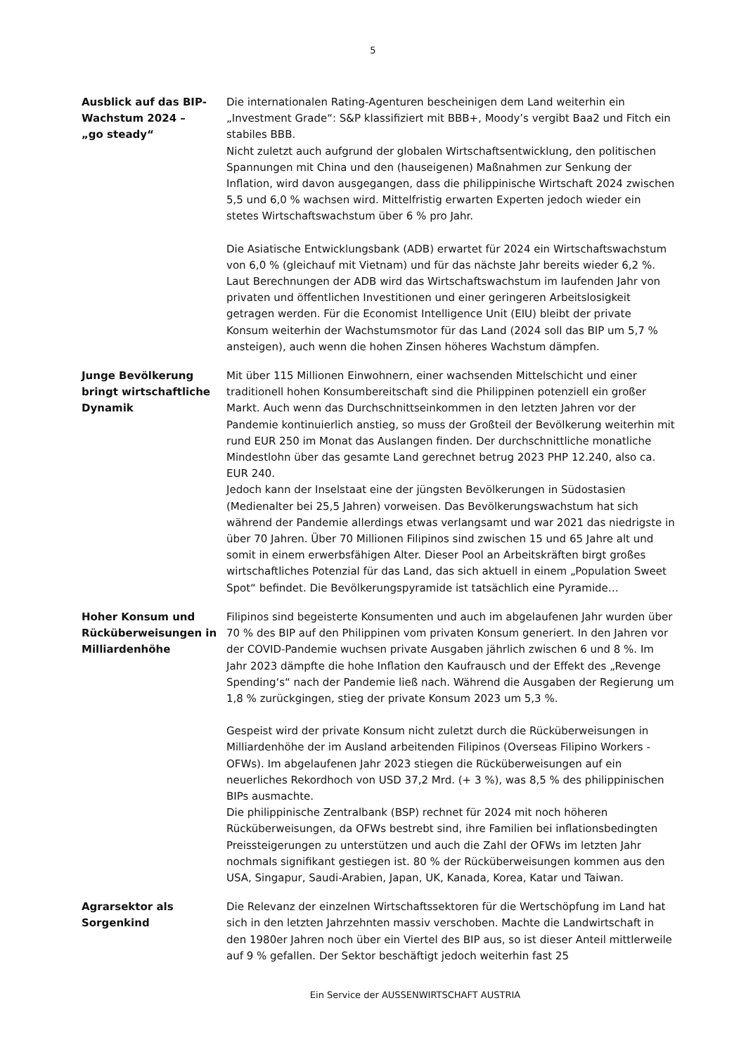5
Ausblick auf das BIP-Wachstum 2024 –
„go steady“
Die internationalen Rating-Agenturen bescheinigen dem Land weiterhin ein „Investment Grade“: S&P klassifiziert mit BBB+, Moody’s vergibt Baa2 und Fitch ein stabiles BBB.
Nicht zuletzt auch aufgrund der globalen Wirtschaftsentwicklung, den politischen Spannungen mit China und den (hauseigenen) Maßnahmen zur Senkung der Inflation, wird davon ausgegangen, dass die philippinische Wirtschaft 2024 zwischen 5,5 und 6,0 % wachsen wird. Mittelfristig erwarten Experten jedoch wieder ein stetes Wirtschaftswachstum über 6 % pro Jahr.
Die Asiatische Entwicklungsbank (ADB) erwartet für 2024 ein Wirtschaftswachstum von 6,0 % (gleichauf mit Vietnam) und für das nächste Jahr bereits wieder 6,2 %. Laut Berechnungen der ADB wird das Wirtschaftswachstum im laufenden Jahr von privaten und öffentlichen Investitionen und einer geringeren Arbeitslosigkeit getragen werden. Für die Economist Intelligence Unit (EIU) bleibt der private Konsum weiterhin der Wachstumsmotor für das Land (2024 soll das BIP um 5,7 % ansteigen), auch wenn die hohen Zinsen höheres Wachstum dämpfen.
Junge Bevölkerung bringt wirtschaftliche Dynamik
Mit über 115 Millionen Einwohnern, einer wachsenden Mittelschicht und einer traditionell hohen Konsumbereitschaft sind die Philippinen potenziell ein großer Markt. Auch wenn das Durchschnittseinkommen in den letzten Jahren vor der Pandemie kontinuierlich anstieg, so muss der Großteil der Bevölkerung weiterhin mit rund EUR 250 im Monat das Auslangen finden. Der durchschnittliche monatliche Mindestlohn über das gesamte Land gerechnet betrug 2023 PHP 12.240, also ca. EUR 240.
Jedoch kann der Inselstaat eine der jüngsten Bevölkerungen in Südostasien (Medienalter bei 25,5 Jahren) vorweisen. Das Bevölkerungswachstum hat sich während der Pandemie allerdings etwas verlangsamt und war 2021 das niedrigste in über 70 Jahren. Über 70 Millionen Filipinos sind zwischen 15 und 65 Jahre alt und somit in einem erwerbsfähigen Alter. Dieser Pool an Arbeitskräften birgt großes wirtschaftliches Potenzial für das Land, das sich aktuell in einem „Population Sweet Spot“ befindet. Die Bevölkerungspyramide ist tatsächlich eine Pyramide…
Hoher Konsum und Rücküberweisungen in Milliardenhöhe
Filipinos sind begeisterte Konsumenten und auch im abgelaufenen Jahr wurden über 70 % des BIP auf den Philippinen vom privaten Konsum generiert. In den Jahren vor der COVID-Pandemie wuchsen private Ausgaben jährlich zwischen 6 und 8 %. Im Jahr 2023 dämpfte die hohe Inflation den Kaufrausch und der Effekt des „Revenge Spending‘s“ nach der Pandemie ließ nach. Während die Ausgaben der Regierung um 1,8 % zurückgingen, stieg der private Konsum 2023 um 5,3 %.
Gespeist wird der private Konsum nicht zuletzt durch die Rücküberweisungen in Milliardenhöhe der im Ausland arbeitenden Filipinos (Overseas Filipino Workers - OFWs). Im abgelaufenen Jahr 2023 stiegen die Rücküberweisungen auf ein neuerliches Rekordhoch von USD 37,2 Mrd. (+ 3 %), was 8,5 % des philippinischen BIPs ausmachte.
Die philippinische Zentralbank (BSP) rechnet für 2024 mit noch höheren Rücküberweisungen, da OFWs bestrebt sind, ihre Familien bei inflationsbedingten Preissteigerungen zu unterstützen und auch die Zahl der OFWs im letzten Jahr nochmals signifikant gestiegen ist. 80 % der Rücküberweisungen kommen aus den USA, Singapur, Saudi-Arabien, Japan, UK, Kanada, Korea, Katar und Taiwan.
Agrarsektor als Sorgenkind
Die Relevanz der einzelnen Wirtschaftssektoren für die Wertschöpfung im Land hat sich in den letzten Jahrzehnten massiv verschoben. Machte die Landwirtschaft in den 1980er Jahren noch über ein Viertel des BIP aus, so ist dieser Anteil mittlerweile auf 9 % gefallen. Der Sektor beschäftigt jedoch weiterhin fast 25
Ein Service der AUSSENWIRTSCHAFT AUSTRIA